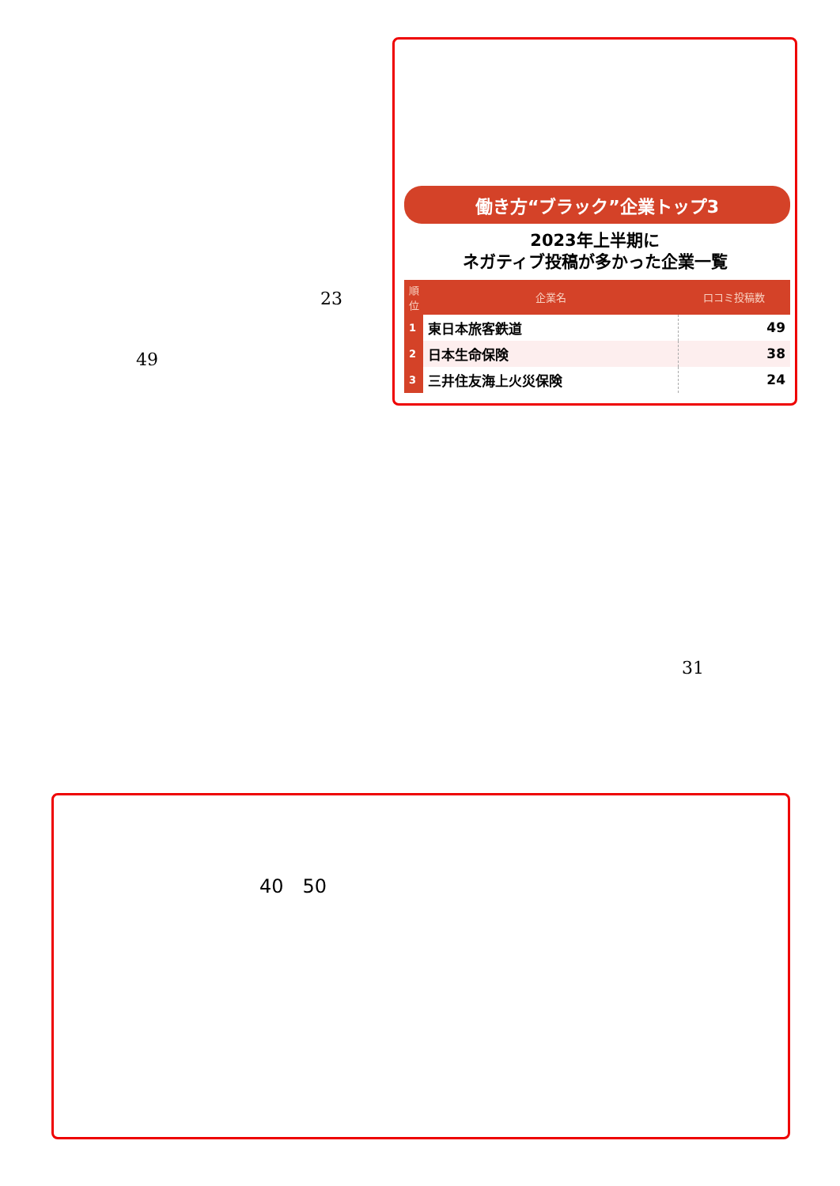23
49
働き方“ブラック”企業トップ3
2023年上半期に
ネガティブ投稿が多かった企業一覧
| 順位 | 企業名 | 口コミ投稿数 |
| --- | --- | --- |
| 1 | 東日本旅客鉄道 | 49 |
| 2 | 日本生命保険 | 38 |
| 3 | 三井住友海上火災保険 | 24 |
31
40　50